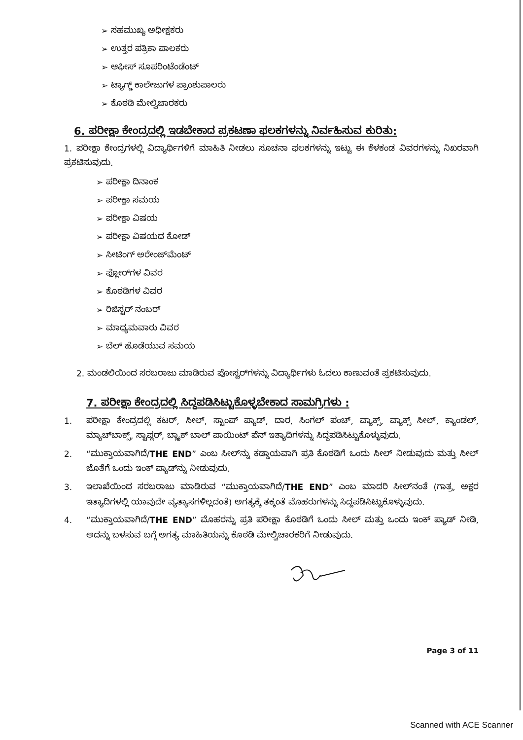➢ ಸಹಮುಖ್ಯ ಅಧೀಕ್ಷಕರು
➢ ಉತ್ತರ ಪತ್ರಿಕಾ ಪಾಲಕರು
➢ ಆಫೀಸ್ ಸೂಪರಿಂಟೆಂಡೆಂಟ್
➢ ಟ್ಯಾಗ್ಡ್ ಕಾಲೇಜುಗಳ ಪ್ರಾಂಶುಪಾಲರು
➢ ಕೊಠಡಿ ಮೇಲ್ವಿಚಾರಕರು
6. ಪರೀಕ್ಷಾ ಕೇಂದ್ರದಲ್ಲಿ ಇಡಬೇಕಾದ ಪ್ರಕಟಣಾ ಫಲಕಗಳನ್ನು ನಿರ್ವಹಿಸುವ ಕುರಿತು:
1. ಪರೀಕ್ಷಾ ಕೇಂದ್ರಗಳಲ್ಲಿ ವಿದ್ಯಾರ್ಥಿಗಳಿಗೆ ಮಾಹಿತಿ ನೀಡಲು ಸೂಚನಾ ಫಲಕಗಳನ್ನು ಇಟ್ಟು ಈ ಕೆಳಕಂಡ ವಿವರಗಳನ್ನು ನಿಖರವಾಗಿ ಪ್ರಕಟಿಸುವುದು.
➢ ಪರೀಕ್ಷಾ ದಿನಾಂಕ
➢ ಪರೀಕ್ಷಾ ಸಮಯ
➢ ಪರೀಕ್ಷಾ ವಿಷಯ
➢ ಪರೀಕ್ಷಾ ವಿಷಯದ ಕೋಡ್
➢ ಸೀಟಿಂಗ್ ಅರೇಂಜ್‌ಮೆಂಟ್
➢ ಫ್ಲೋರ್‌ಗಳ ವಿವರ
➢ ಕೊಠಡಿಗಳ ವಿವರ
➢ ರಿಜಿಸ್ಟರ್ ನಂಬರ್
➢ ಮಾಧ್ಯಮವಾರು ವಿವರ
➢ ಬೆಲ್ ಹೊಡೆಯುವ ಸಮಯ
2. ಮಂಡಲಿಯಿಂದ ಸರಬರಾಜು ಮಾಡಿರುವ ಪೋಸ್ಟರ್‌ಗಳನ್ನು ವಿದ್ಯಾರ್ಥಿಗಳು ಓದಲು ಕಾಣುವಂತೆ ಪ್ರಕಟಿಸುವುದು.
7. ಪರೀಕ್ಷಾ ಕೇಂದ್ರದಲ್ಲಿ ಸಿದ್ದಪಡಿಸಿಟ್ಟುಕೊಳ್ಳಬೇಕಾದ ಸಾಮಗ್ರಿಗಳು :
1. ಪರೀಕ್ಷಾ ಕೇಂದ್ರದಲ್ಲಿ ಕಟರ್, ಸೀಲ್, ಸ್ಟಾಂಪ್ ಪ್ಯಾಡ್, ದಾರ, ಸಿಂಗಲ್ ಪಂಚ್, ವ್ಯಾಕ್ಸ್, ವ್ಯಾಕ್ಸ್ ಸೀಲ್, ಕ್ಯಾಂಡಲ್, ಮ್ಯಾಚ್‌ಬಾಕ್ಸ್, ಸ್ಟಾಪ್ಲರ್, ಬ್ಲ್ಯಾಕ್ ಬಾಲ್ ಪಾಯಿಂಟ್ ಪೆನ್ ಇತ್ಯಾದಿಗಳನ್ನು ಸಿದ್ದಪಡಿಸಿಟ್ಟುಕೊಳ್ಳುವುದು.
2. “ಮುಕ್ತಾಯವಾಗಿದೆ/THE END” ಎಂಬ ಸೀಲ್‌ನ್ನು ಕಡ್ಡಾಯವಾಗಿ ಪ್ರತಿ ಕೊಠಡಿಗೆ ಒಂದು ಸೀಲ್ ನೀಡುವುದು ಮತ್ತು ಸೀಲ್ ಜೊತೆಗೆ ಒಂದು ಇಂಕ್ ಪ್ಯಾಡ್‌ನ್ನು ನೀಡುವುದು.
3. ಇಲಾಖೆಯಿಂದ ಸರಬರಾಜು ಮಾಡಿರುವ “ಮುಕ್ತಾಯವಾಗಿದೆ/THE END” ಎಂಬ ಮಾದರಿ ಸೀಲ್‌ನಂತೆ (ಗಾತ್ರ, ಅಕ್ಷರ ಇತ್ಯಾದಿಗಳಲ್ಲಿ ಯಾವುದೇ ವ್ಯತ್ಯಾಸಗಳಿಲ್ಲದಂತೆ) ಅಗತ್ಯಕ್ಕೆ ತಕ್ಕಂತೆ ಮೊಹರುಗಳನ್ನು ಸಿದ್ದಪಡಿಸಿಟ್ಟುಕೊಳ್ಳುವುದು.
4. “ಮುಕ್ತಾಯವಾಗಿದೆ/THE END” ಮೊಹರನ್ನು ಪ್ರತಿ ಪರೀಕ್ಷಾ ಕೊಠಡಿಗೆ ಒಂದು ಸೀಲ್ ಮತ್ತು ಒಂದು ಇಂಕ್ ಪ್ಯಾಡ್ ನೀಡಿ, ಅದನ್ನು ಬಳಸುವ ಬಗ್ಗೆ ಅಗತ್ಯ ಮಾಹಿತಿಯನ್ನು ಕೊಠಡಿ ಮೇಲ್ವಿಚಾರಕರಿಗೆ ನೀಡುವುದು.
Page 3 of 11
Scanned with ACE Scanner